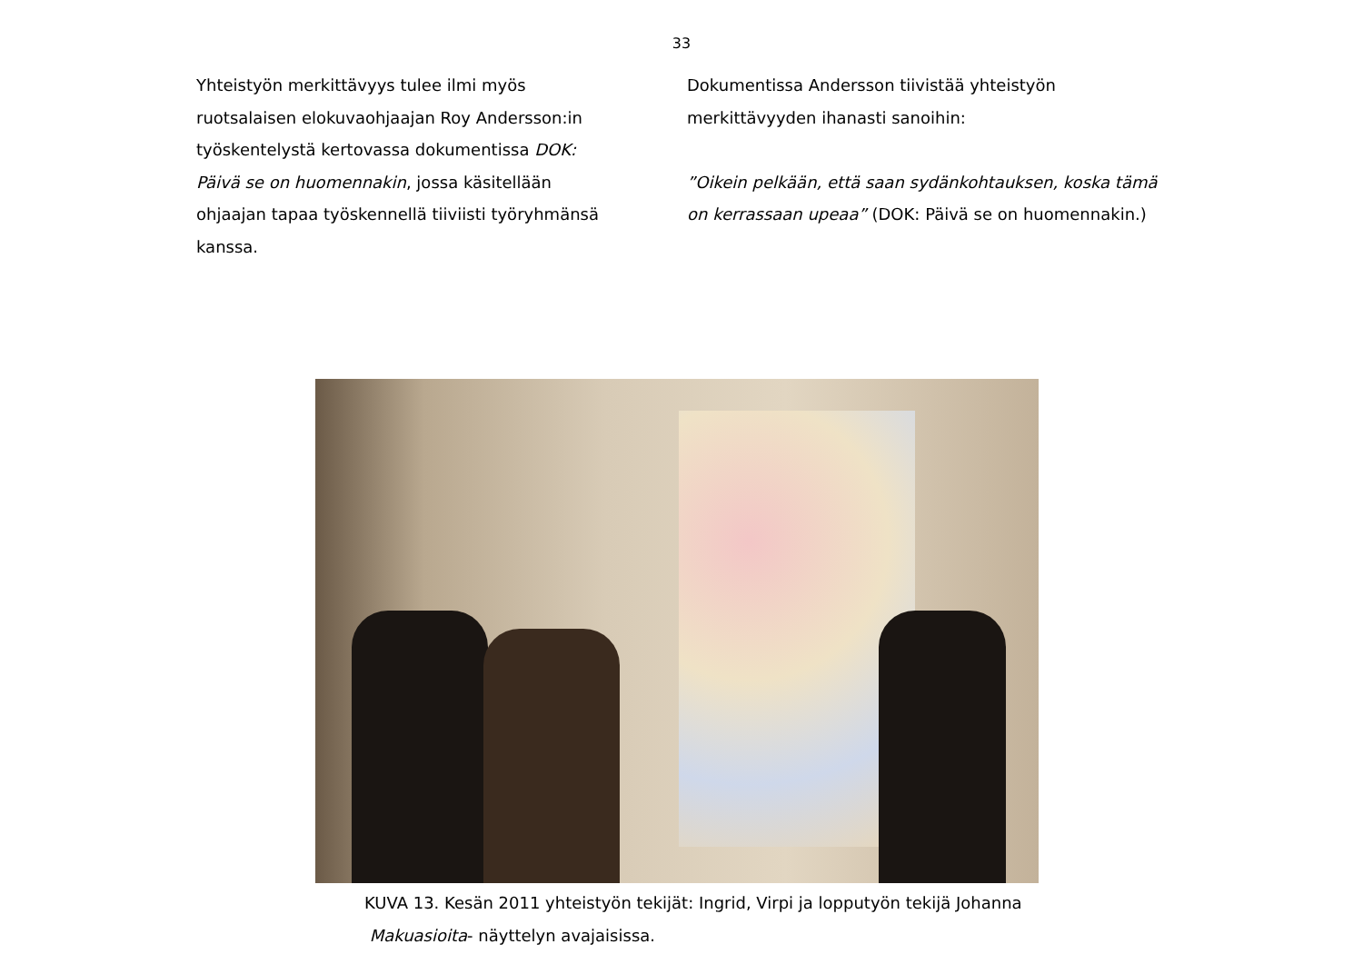33
Yhteistyön merkittävyys tulee ilmi myös ruotsalaisen elokuvaohjaajan Roy Andersson:in työskentelystä kertovassa dokumentissa DOK: Päivä se on huomennakin, jossa käsitellään ohjaajan tapaa työskennellä tiiviisti työryhmänsä kanssa.
Dokumentissa Andersson tiivistää yhteistyön merkittävyyden ihanasti sanoihin:
”Oikein pelkään, että saan sydänkohtauksen, koska tämä on kerrassaan upeaa” (DOK: Päivä se on huomennakin.)
KUVA 13. Kesän 2011 yhteistyön tekijät: Ingrid, Virpi ja lopputyön tekijä Johanna
Makuasioita- näyttelyn avajaisissa.